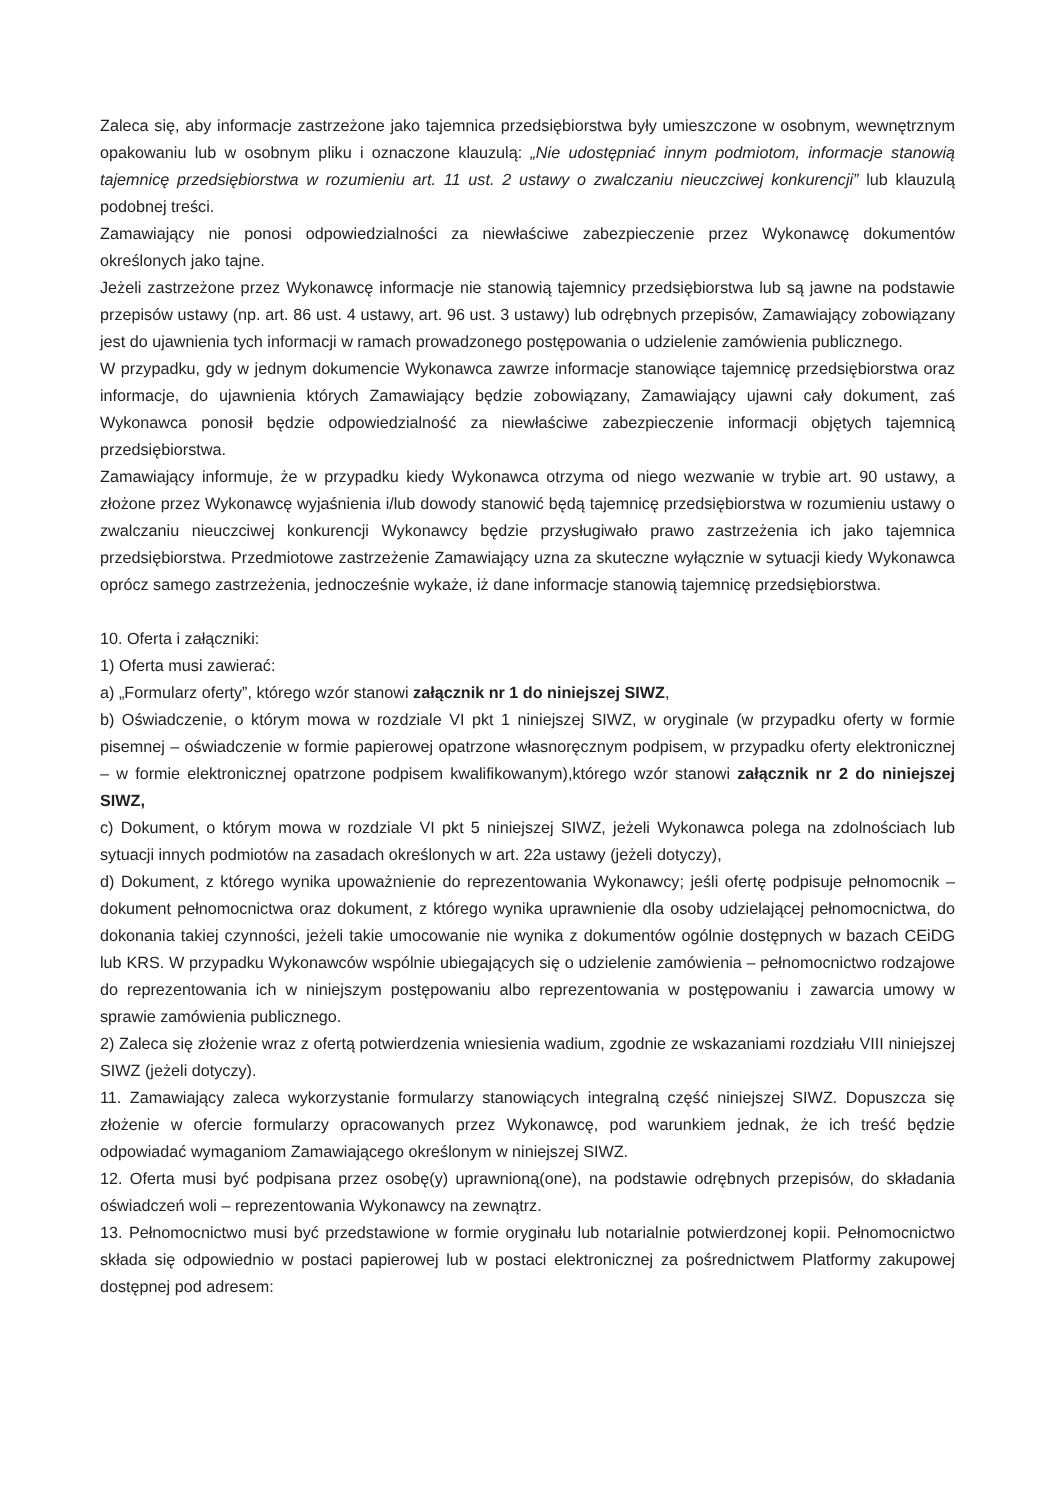Zaleca się, aby informacje zastrzeżone jako tajemnica przedsiębiorstwa były umieszczone w osobnym, wewnętrznym opakowaniu lub w osobnym pliku i oznaczone klauzulą: „Nie udostępniać innym podmiotom, informacje stanowią tajemnicę przedsiębiorstwa w rozumieniu art. 11 ust. 2 ustawy o zwalczaniu nieuczciwej konkurencji” lub klauzulą podobnej treści.
Zamawiający nie ponosi odpowiedzialności za niewłaściwe zabezpieczenie przez Wykonawcę dokumentów określonych jako tajne.
Jeżeli zastrzeżone przez Wykonawcę informacje nie stanowią tajemnicy przedsiębiorstwa lub są jawne na podstawie przepisów ustawy (np. art. 86 ust. 4 ustawy, art. 96 ust. 3 ustawy) lub odrębnych przepisów, Zamawiający zobowiązany jest do ujawnienia tych informacji w ramach prowadzonego postępowania o udzielenie zamówienia publicznego.
W przypadku, gdy w jednym dokumencie Wykonawca zawrze informacje stanowiące tajemnicę przedsiębiorstwa oraz informacje, do ujawnienia których Zamawiający będzie zobowiązany, Zamawiający ujawni cały dokument, zaś Wykonawca ponosił będzie odpowiedzialność za niewłaściwe zabezpieczenie informacji objętych tajemnicą przedsiębiorstwa.
Zamawiający informuje, że w przypadku kiedy Wykonawca otrzyma od niego wezwanie w trybie art. 90 ustawy, a złożone przez Wykonawcę wyjaśnienia i/lub dowody stanowić będą tajemnicę przedsiębiorstwa w rozumieniu ustawy o zwalczaniu nieuczciwej konkurencji Wykonawcy będzie przysługiwało prawo zastrzeżenia ich jako tajemnica przedsiębiorstwa. Przedmiotowe zastrzeżenie Zamawiający uzna za skuteczne wyłącznie w sytuacji kiedy Wykonawca oprócz samego zastrzeżenia, jednocześnie wykaże, iż dane informacje stanowią tajemnicę przedsiębiorstwa.
10. Oferta i załączniki:
1) Oferta musi zawierać:
a) „Formularz oferty”, którego wzór stanowi załącznik nr 1 do niniejszej SIWZ,
b) Oświadczenie, o którym mowa w rozdziale VI pkt 1 niniejszej SIWZ, w oryginale (w przypadku oferty w formie pisemnej – oświadczenie w formie papierowej opatrzone własnoręcznym podpisem, w przypadku oferty elektronicznej – w formie elektronicznej opatrzone podpisem kwalifikowanym),którego wzór stanowi załącznik nr 2 do niniejszej SIWZ,
c) Dokument, o którym mowa w rozdziale VI pkt 5 niniejszej SIWZ, jeżeli Wykonawca polega na zdolnościach lub sytuacji innych podmiotów na zasadach określonych w art. 22a ustawy (jeżeli dotyczy),
d) Dokument, z którego wynika upoważnienie do reprezentowania Wykonawcy; jeśli ofertę podpisuje pełnomocnik – dokument pełnomocnictwa oraz dokument, z którego wynika uprawnienie dla osoby udzielającej pełnomocnictwa, do dokonania takiej czynności, jeżeli takie umocowanie nie wynika z dokumentów ogólnie dostępnych w bazach CEiDG lub KRS. W przypadku Wykonawców wspólnie ubiegających się o udzielenie zamówienia – pełnomocnictwo rodzajowe do reprezentowania ich w niniejszym postępowaniu albo reprezentowania w postępowaniu i zawarcia umowy w sprawie zamówienia publicznego.
2) Zaleca się złożenie wraz z ofertą potwierdzenia wniesienia wadium, zgodnie ze wskazaniami rozdziału VIII niniejszej SIWZ (jeżeli dotyczy).
11. Zamawiający zaleca wykorzystanie formularzy stanowiących integralną część niniejszej SIWZ. Dopuszcza się złożenie w ofercie formularzy opracowanych przez Wykonawcę, pod warunkiem jednak, że ich treść będzie odpowiadać wymaganiom Zamawiającego określonym w niniejszej SIWZ.
12. Oferta musi być podpisana przez osobę(y) uprawnioną(one), na podstawie odrębnych przepisów, do składania oświadczeń woli – reprezentowania Wykonawcy na zewnątrz.
13. Pełnomocnictwo musi być przedstawione w formie oryginału lub notarialnie potwierdzonej kopii. Pełnomocnictwo składa się odpowiednio w postaci papierowej lub w postaci elektronicznej za pośrednictwem Platformy zakupowej dostępnej pod adresem: